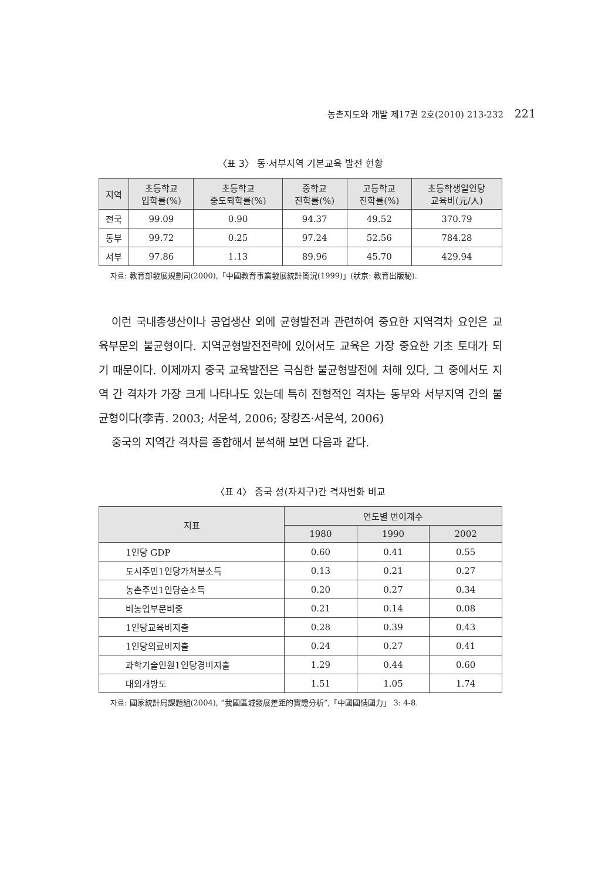농촌지도와 개발 제17권 2호(2010) 213-232 221
〈표 3〉 동·서부지역 기본교육 발전 현황
| 지역 | 초등학교 입학률(%) | 초등학교 중도퇴학률(%) | 중학교 진학률(%) | 고등학교 진학률(%) | 초등학생일인당 교육비(元/人) |
| --- | --- | --- | --- | --- | --- |
| 전국 | 99.09 | 0.90 | 94.37 | 49.52 | 370.79 |
| 동부 | 99.72 | 0.25 | 97.24 | 52.56 | 784.28 |
| 서부 | 97.86 | 1.13 | 89.96 | 45.70 | 429.94 |
자료: 教育部發展規劃司(2000),「中國教育事業發展統計簡況(1999)」(狀京: 教育出版秘).
이런 국내총생산이나 공업생산 외에 균형발전과 관련하여 중요한 지역격차 요인은 교육부문의 불균형이다. 지역균형발전전략에 있어서도 교육은 가장 중요한 기초 토대가 되기 때문이다. 이제까지 중국 교육발전은 극심한 불균형발전에 처해 있다, 그 중에서도 지역 간 격차가 가장 크게 나타나도 있는데 특히 전형적인 격차는 동부와 서부지역 간의 불균형이다(李青. 2003; 서운석, 2006; 장캉즈·서운석, 2006)
중국의 지역간 격차를 종합해서 분석해 보면 다음과 같다.
〈표 4〉 중국 성(자치구)간 격차변화 비교
| 지표 | 연도별 변이계수 | | |
| --- | --- | --- | --- |
| | 1980 | 1990 | 2002 |
| 1인당 GDP | 0.60 | 0.41 | 0.55 |
| 도시주민1인당가처분소득 | 0.13 | 0.21 | 0.27 |
| 농촌주민1인당순소득 | 0.20 | 0.27 | 0.34 |
| 비농업부문비중 | 0.21 | 0.14 | 0.08 |
| 1인당교육비지출 | 0.28 | 0.39 | 0.43 |
| 1인당의료비지출 | 0.24 | 0.27 | 0.41 |
| 과학기술인원1인당경비지출 | 1.29 | 0.44 | 0.60 |
| 대외개방도 | 1.51 | 1.05 | 1.74 |
자료: 國家統計局課題組(2004), “我國區城發展差距的實證分析”,「中國國情國力」 3: 4-8.